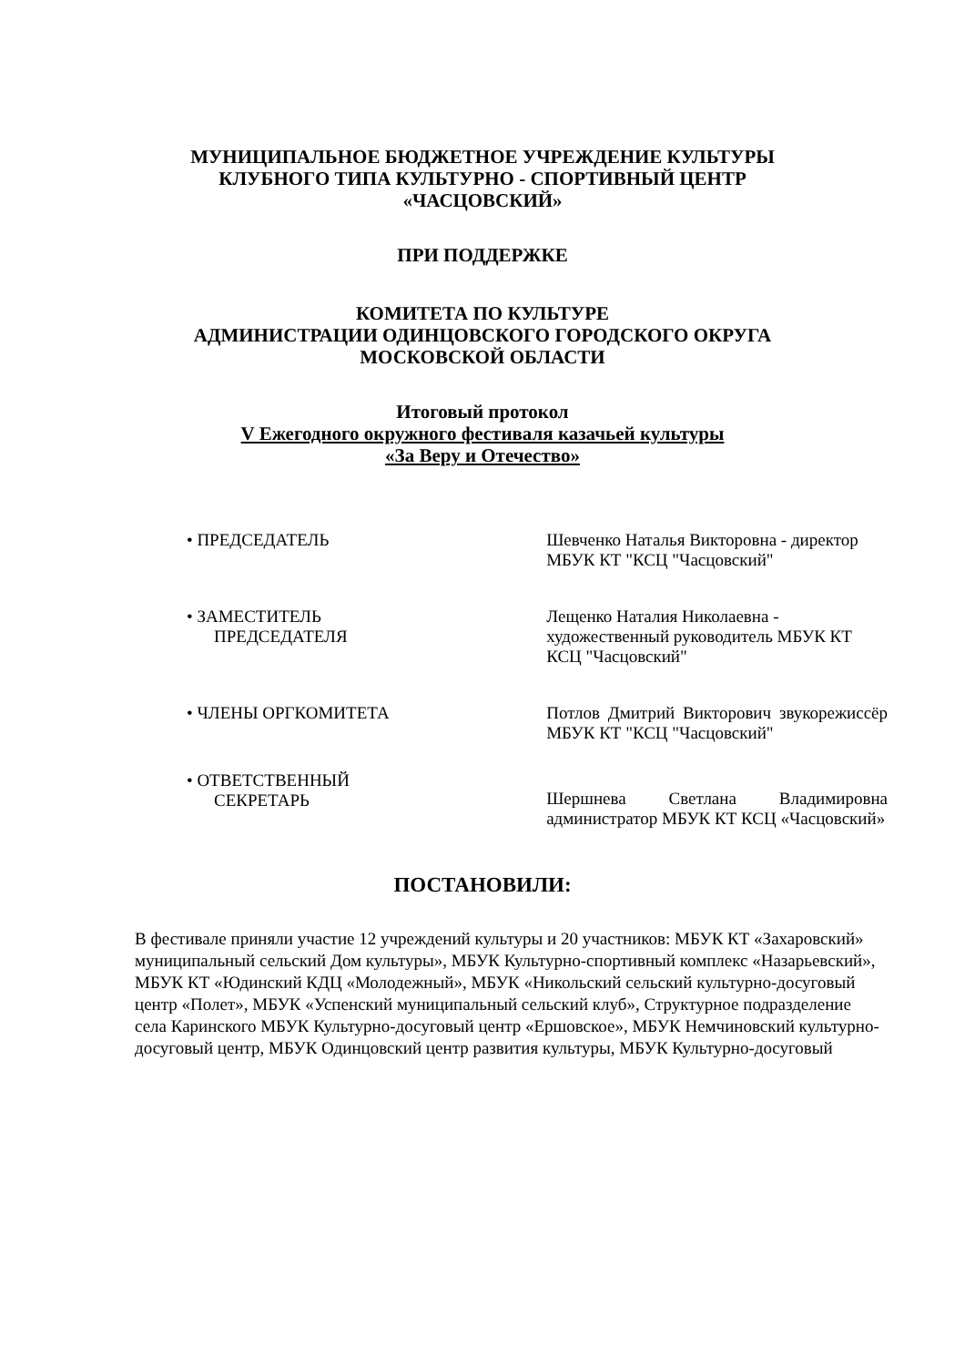МУНИЦИПАЛЬНОЕ БЮДЖЕТНОЕ УЧРЕЖДЕНИЕ КУЛЬТУРЫ
КЛУБНОГО ТИПА КУЛЬТУРНО - СПОРТИВНЫЙ ЦЕНТР
«ЧАСЦОВСКИЙ»
ПРИ ПОДДЕРЖКЕ
КОМИТЕТА ПО КУЛЬТУРЕ
АДМИНИСТРАЦИИ ОДИНЦОВСКОГО ГОРОДСКОГО ОКРУГА
МОСКОВСКОЙ ОБЛАСТИ
Итоговый протокол
V Ежегодного окружного фестиваля казачьей культуры
«За Веру и Отечество»
• ПРЕДСЕДАТЕЛЬ Шевченко Наталья Викторовна - директор МБУК КТ "КСЦ "Часцовский"
• ЗАМЕСТИТЕЛЬ
ПРЕДСЕДАТЕЛЯ
Лещенко Наталия Николаевна - художественный руководитель МБУК КТ КСЦ "Часцовский"
• ЧЛЕНЫ ОРГКОМИТЕТА Потлов Дмитрий Викторович звукорежиссёр МБУК КТ "КСЦ "Часцовский"
• ОТВЕТСТВЕННЫЙ
СЕКРЕТАРЬ
Шершнева Светлана Владимировна администратор МБУК КТ КСЦ «Часцовский»
ПОСТАНОВИЛИ:
В фестивале приняли участие 12 учреждений культуры и 20 участников: МБУК КТ «Захаровский» муниципальный сельский Дом культуры», МБУК Культурно-спортивный комплекс «Назарьевский», МБУК КТ «Юдинский КДЦ «Молодежный», МБУК «Никольский сельский культурно-досуговый центр «Полет», МБУК «Успенский муниципальный сельский клуб», Структурное подразделение села Каринского МБУК Культурно-досуговый центр «Ершовское», МБУК Немчиновский культурно-досуговый центр, МБУК Одинцовский центр развития культуры, МБУК Культурно-досуговый